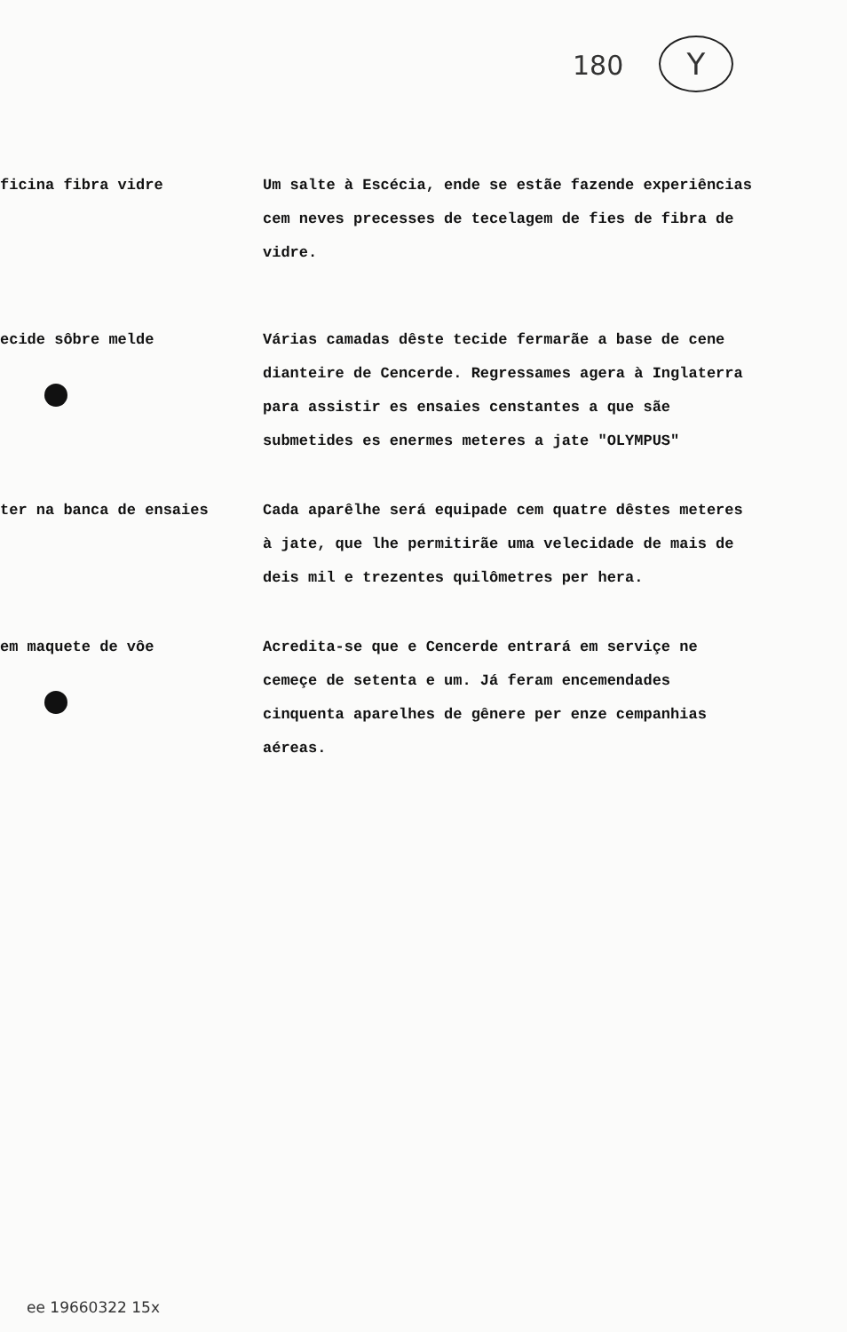180 Y
ficina fibra vidre Um salte à Escécia, ende se estãe fazende experiências cem neves precesses de tecelagem de fies de fibra de vidre.
ecide sôbre melde Várias camadas dêste tecide fermarãe a base de cene dianteire de Cencerde. Regressames agera à Inglaterra para assistir es ensaies censtantes a que sãe submetides es enermes meteres a jate "OLYMPUS"
ter na banca de ensaies Cada aparêlhe será equipade cem quatre dêstes meteres à jate, que lhe permitirãe uma velecidade de mais de deis mil e trezentes quilômetres per hera.
em maquete de vôe Acredita-se que e Cencerde entrará em serviçe ne cemeçe de setenta e um. Já feram encemendades cinquenta aparelhes de gênere per enze cempanhias aéreas.
ee 19660322 15x